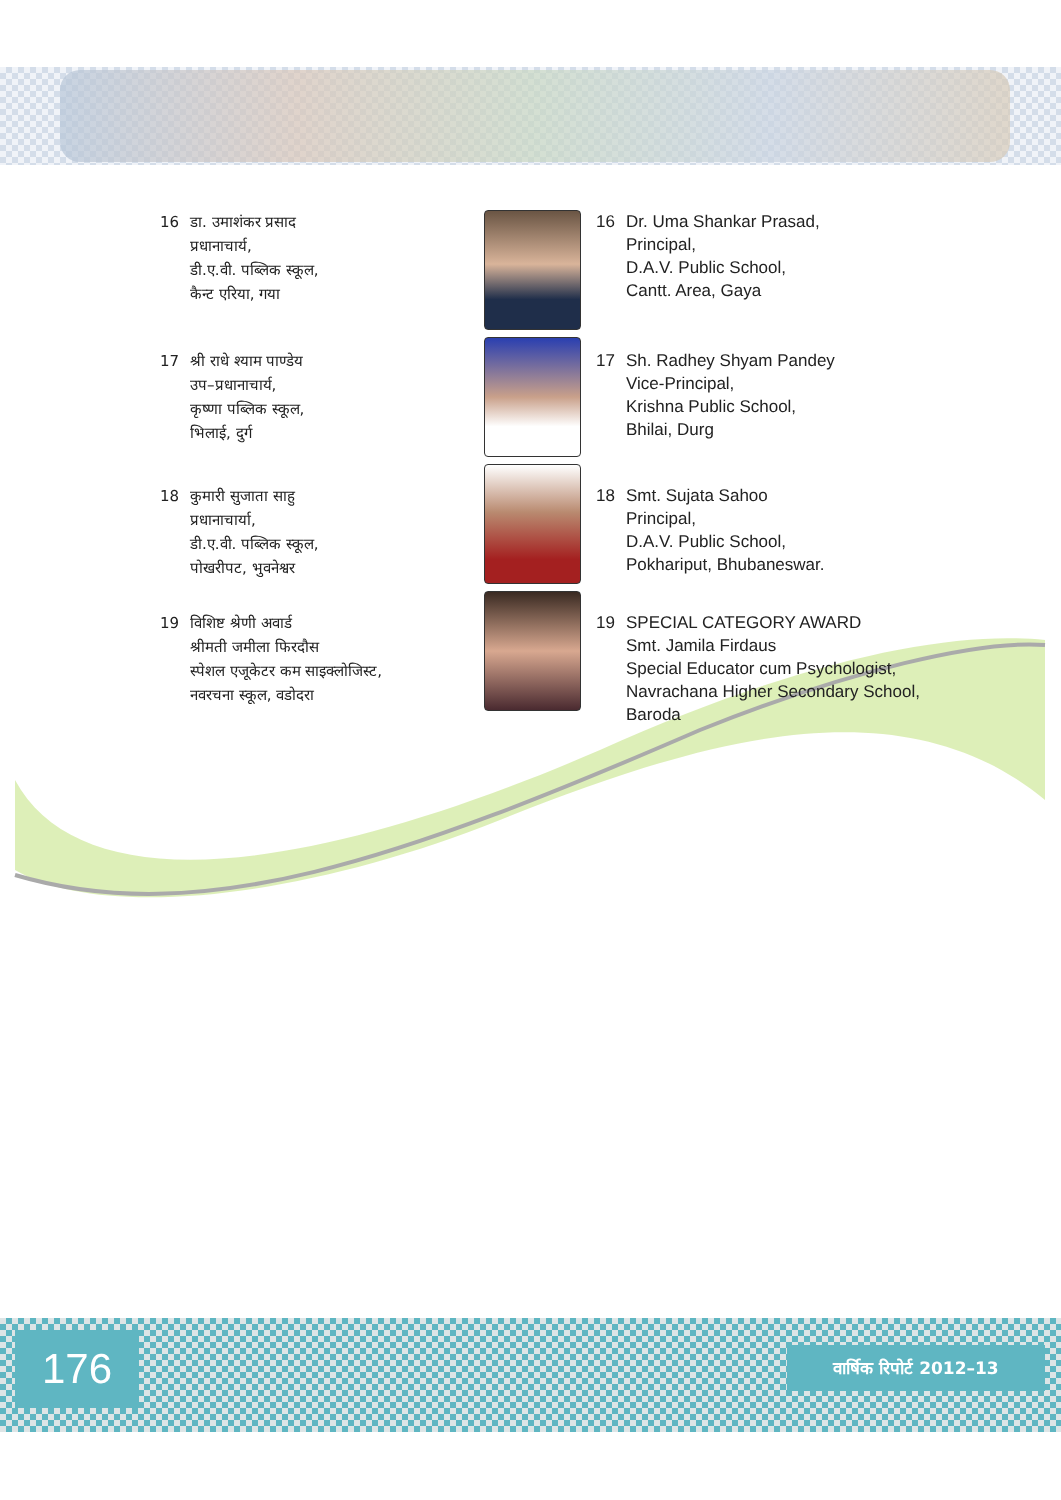16 डा. उमाशंकर प्रसाद
प्रधानाचार्य,
डी.ए.वी. पब्लिक स्कूल,
कैन्ट एरिया, गया
16 Dr. Uma Shankar Prasad,
Principal,
D.A.V. Public School,
Cantt. Area, Gaya
17 श्री राधे श्याम पाण्डेय
उप–प्रधानाचार्य,
कृष्णा पब्लिक स्कूल,
भिलाई, दुर्ग
17 Sh. Radhey Shyam Pandey
Vice-Principal,
Krishna Public School,
Bhilai, Durg
18 कुमारी सुजाता साहु
प्रधानाचार्या,
डी.ए.वी. पब्लिक स्कूल,
पोखरीपट, भुवनेश्वर
18 Smt. Sujata Sahoo
Principal,
D.A.V. Public School,
Pokhariput, Bhubaneswar.
19 विशिष्ट श्रेणी अवार्ड
श्रीमती जमीला फिरदौस
स्पेशल एजूकेटर कम साइक्लोजिस्ट,
नवरचना स्कूल, वडोदरा
19 SPECIAL CATEGORY AWARD
Smt. Jamila Firdaus
Special Educator cum Psychologist,
Navrachana Higher Secondary School,
Baroda
176 वार्षिक रिपोर्ट 2012–13